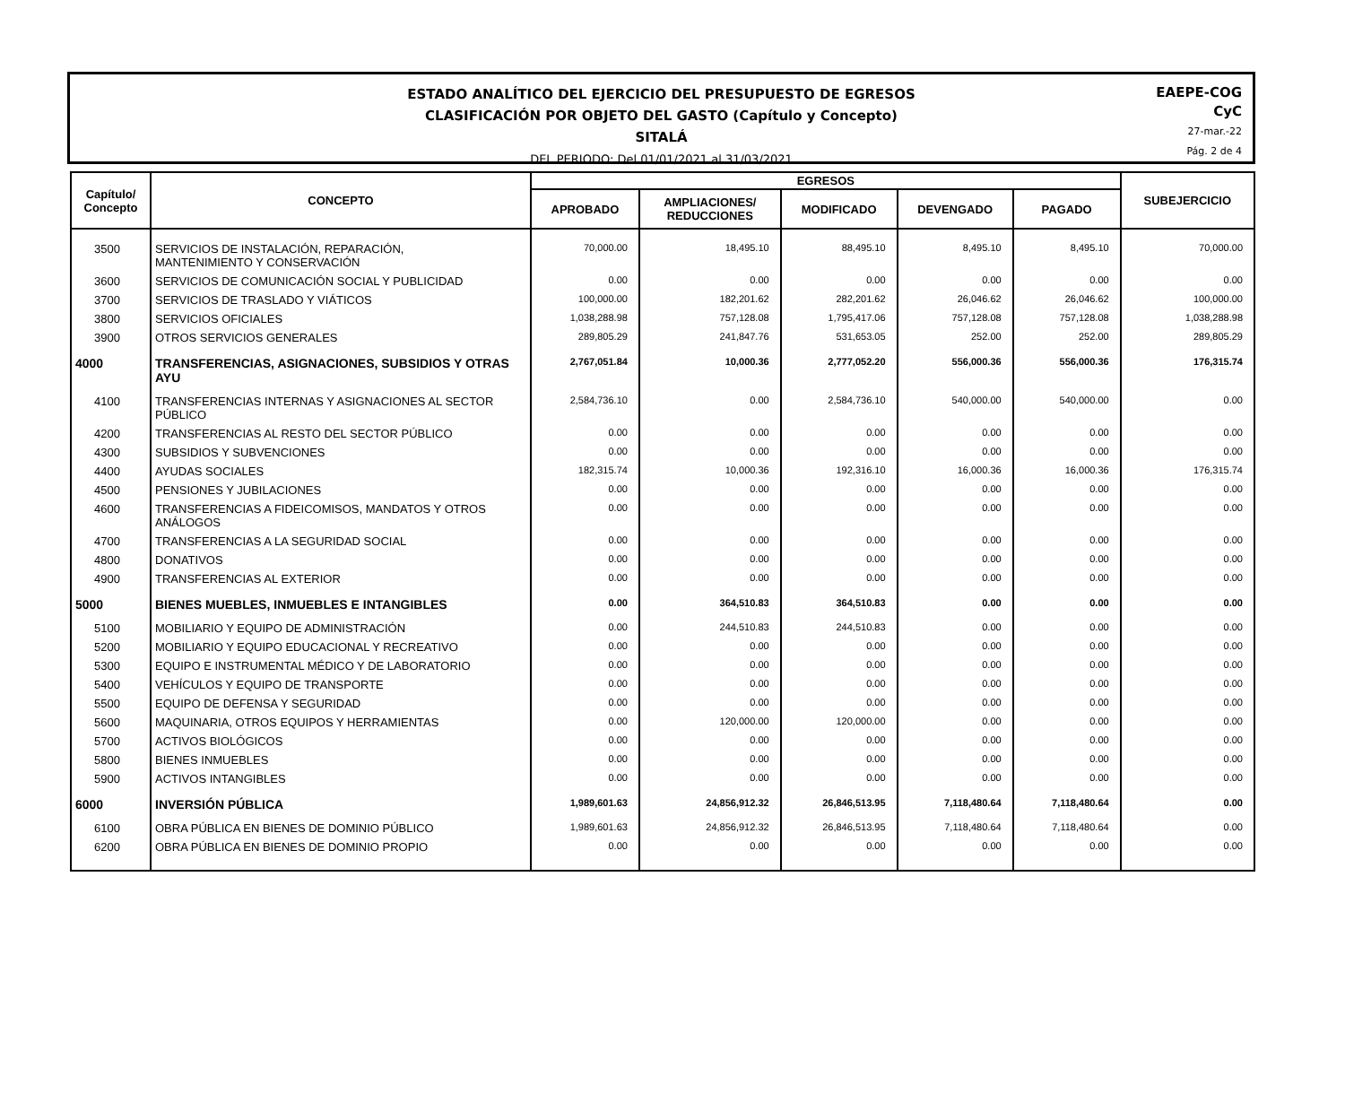ESTADO ANALÍTICO DEL EJERCICIO DEL PRESUPUESTO DE EGRESOS
CLASIFICACIÓN POR OBJETO DEL GASTO (Capítulo y Concepto)
SITALÁ
DEL PERIODO: Del 01/01/2021 al 31/03/2021
EAEPE-COG
CyC
27-mar.-22
Pág. 2 de 4
| Capítulo/ Concepto | CONCEPTO | EGRESOS | | | | | SUBEJERCICIO |
| --- | --- | --- | --- | --- | --- | --- | --- |
| | | APROBADO | AMPLIACIONES/ REDUCCIONES | MODIFICADO | DEVENGADO | PAGADO | |
| 3500 | SERVICIOS DE INSTALACIÓN, REPARACIÓN, MANTENIMIENTO Y CONSERVACIÓN | 70,000.00 | 18,495.10 | 88,495.10 | 8,495.10 | 8,495.10 | 70,000.00 |
| 3600 | SERVICIOS DE COMUNICACIÓN SOCIAL Y PUBLICIDAD | 0.00 | 0.00 | 0.00 | 0.00 | 0.00 | 0.00 |
| 3700 | SERVICIOS DE TRASLADO Y VIÁTICOS | 100,000.00 | 182,201.62 | 282,201.62 | 26,046.62 | 26,046.62 | 100,000.00 |
| 3800 | SERVICIOS OFICIALES | 1,038,288.98 | 757,128.08 | 1,795,417.06 | 757,128.08 | 757,128.08 | 1,038,288.98 |
| 3900 | OTROS SERVICIOS GENERALES | 289,805.29 | 241,847.76 | 531,653.05 | 252.00 | 252.00 | 289,805.29 |
| 4000 | TRANSFERENCIAS, ASIGNACIONES, SUBSIDIOS Y OTRAS AYU | 2,767,051.84 | 10,000.36 | 2,777,052.20 | 556,000.36 | 556,000.36 | 176,315.74 |
| 4100 | TRANSFERENCIAS INTERNAS Y ASIGNACIONES AL SECTOR PÚBLICO | 2,584,736.10 | 0.00 | 2,584,736.10 | 540,000.00 | 540,000.00 | 0.00 |
| 4200 | TRANSFERENCIAS AL RESTO DEL SECTOR PÚBLICO | 0.00 | 0.00 | 0.00 | 0.00 | 0.00 | 0.00 |
| 4300 | SUBSIDIOS Y SUBVENCIONES | 0.00 | 0.00 | 0.00 | 0.00 | 0.00 | 0.00 |
| 4400 | AYUDAS SOCIALES | 182,315.74 | 10,000.36 | 192,316.10 | 16,000.36 | 16,000.36 | 176,315.74 |
| 4500 | PENSIONES Y JUBILACIONES | 0.00 | 0.00 | 0.00 | 0.00 | 0.00 | 0.00 |
| 4600 | TRANSFERENCIAS A FIDEICOMISOS, MANDATOS Y OTROS ANÁLOGOS | 0.00 | 0.00 | 0.00 | 0.00 | 0.00 | 0.00 |
| 4700 | TRANSFERENCIAS A LA SEGURIDAD SOCIAL | 0.00 | 0.00 | 0.00 | 0.00 | 0.00 | 0.00 |
| 4800 | DONATIVOS | 0.00 | 0.00 | 0.00 | 0.00 | 0.00 | 0.00 |
| 4900 | TRANSFERENCIAS AL EXTERIOR | 0.00 | 0.00 | 0.00 | 0.00 | 0.00 | 0.00 |
| 5000 | BIENES MUEBLES, INMUEBLES E INTANGIBLES | 0.00 | 364,510.83 | 364,510.83 | 0.00 | 0.00 | 0.00 |
| 5100 | MOBILIARIO Y EQUIPO DE ADMINISTRACIÓN | 0.00 | 244,510.83 | 244,510.83 | 0.00 | 0.00 | 0.00 |
| 5200 | MOBILIARIO Y EQUIPO EDUCACIONAL Y RECREATIVO | 0.00 | 0.00 | 0.00 | 0.00 | 0.00 | 0.00 |
| 5300 | EQUIPO E INSTRUMENTAL MÉDICO Y DE LABORATORIO | 0.00 | 0.00 | 0.00 | 0.00 | 0.00 | 0.00 |
| 5400 | VEHÍCULOS Y EQUIPO DE TRANSPORTE | 0.00 | 0.00 | 0.00 | 0.00 | 0.00 | 0.00 |
| 5500 | EQUIPO DE DEFENSA Y SEGURIDAD | 0.00 | 0.00 | 0.00 | 0.00 | 0.00 | 0.00 |
| 5600 | MAQUINARIA, OTROS EQUIPOS Y HERRAMIENTAS | 0.00 | 120,000.00 | 120,000.00 | 0.00 | 0.00 | 0.00 |
| 5700 | ACTIVOS BIOLÓGICOS | 0.00 | 0.00 | 0.00 | 0.00 | 0.00 | 0.00 |
| 5800 | BIENES INMUEBLES | 0.00 | 0.00 | 0.00 | 0.00 | 0.00 | 0.00 |
| 5900 | ACTIVOS INTANGIBLES | 0.00 | 0.00 | 0.00 | 0.00 | 0.00 | 0.00 |
| 6000 | INVERSIÓN PÚBLICA | 1,989,601.63 | 24,856,912.32 | 26,846,513.95 | 7,118,480.64 | 7,118,480.64 | 0.00 |
| 6100 | OBRA PÚBLICA EN BIENES DE DOMINIO PÚBLICO | 1,989,601.63 | 24,856,912.32 | 26,846,513.95 | 7,118,480.64 | 7,118,480.64 | 0.00 |
| 6200 | OBRA PÚBLICA EN BIENES DE DOMINIO PROPIO | 0.00 | 0.00 | 0.00 | 0.00 | 0.00 | 0.00 |